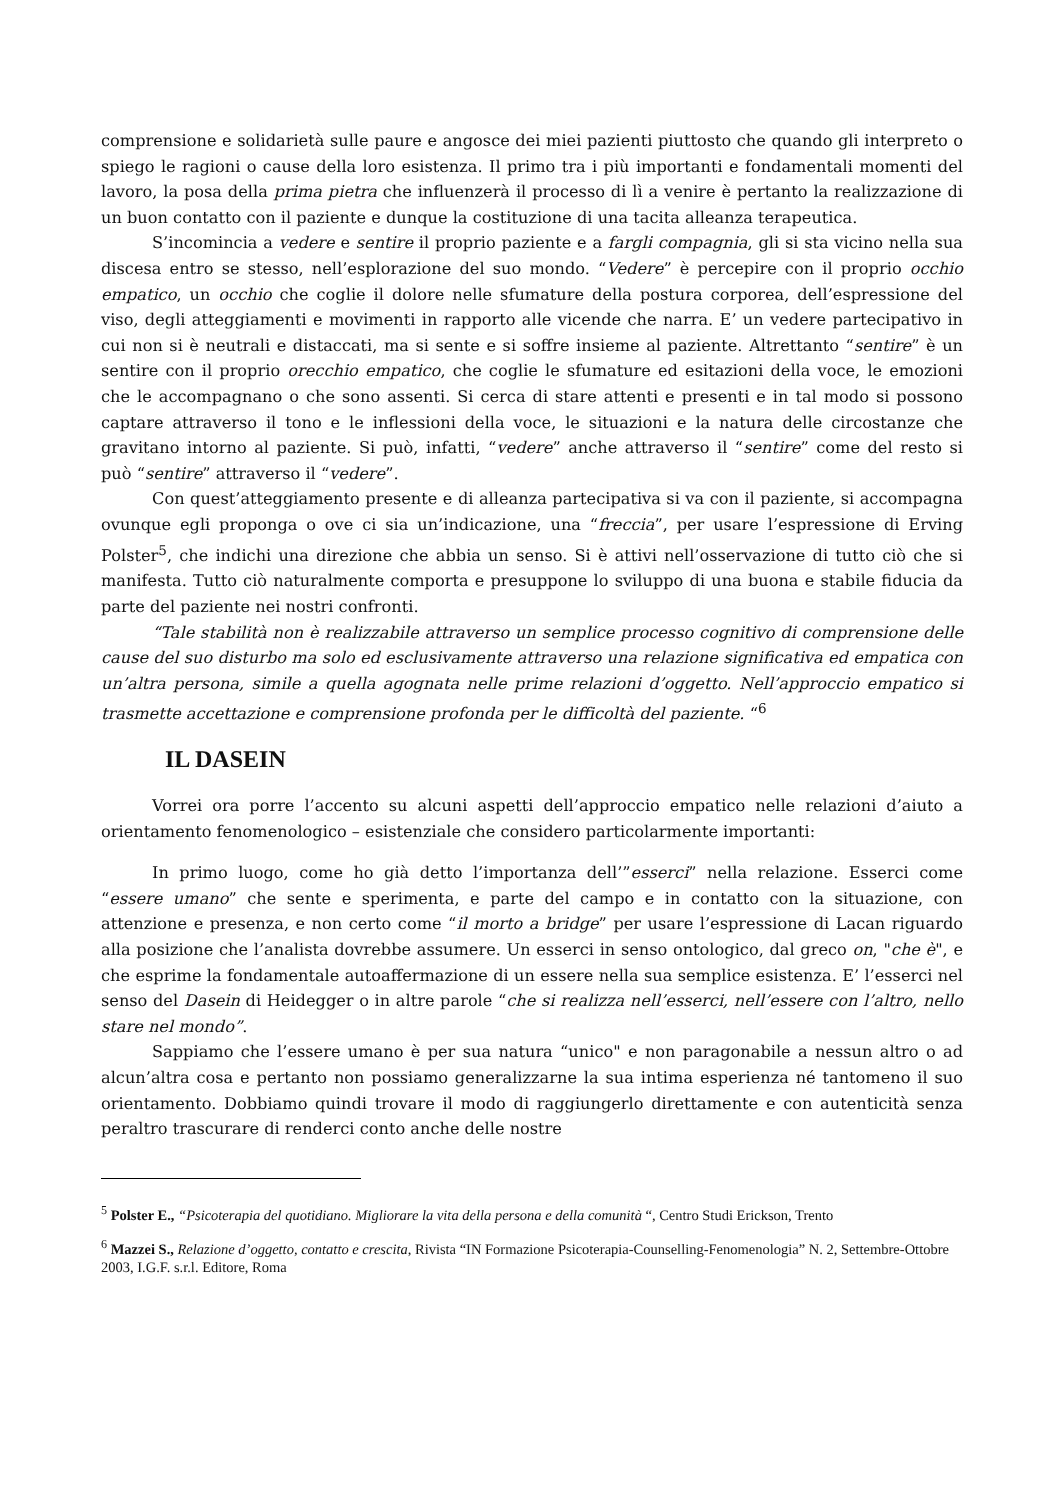comprensione e solidarietà sulle paure e angosce dei miei pazienti piuttosto che quando gli interpreto o spiego le ragioni o cause della loro esistenza. Il primo tra i più importanti e fondamentali momenti del lavoro, la posa della prima pietra che influenzerà il processo di lì a venire è pertanto la realizzazione di un buon contatto con il paziente e dunque la costituzione di una tacita alleanza terapeutica.
S’incomincia a vedere e sentire il proprio paziente e a fargli compagnia, gli si sta vicino nella sua discesa entro se stesso, nell’esplorazione del suo mondo. “Vedere” è percepire con il proprio occhio empatico, un occhio che coglie il dolore nelle sfumature della postura corporea, dell’espressione del viso, degli atteggiamenti e movimenti in rapporto alle vicende che narra. E’ un vedere partecipativo in cui non si è neutrali e distaccati, ma si sente e si soffre insieme al paziente. Altrettanto “sentire” è un sentire con il proprio orecchio empatico, che coglie le sfumature ed esitazioni della voce, le emozioni che le accompagnano o che sono assenti. Si cerca di stare attenti e presenti e in tal modo si possono captare attraverso il tono e le inflessioni della voce, le situazioni e la natura delle circostanze che gravitano intorno al paziente. Si può, infatti, “vedere” anche attraverso il “sentire” come del resto si può “sentire” attraverso il “vedere”.
Con quest’atteggiamento presente e di alleanza partecipativa si va con il paziente, si accompagna ovunque egli proponga o ove ci sia un’indicazione, una “freccia”, per usare l’espressione di Erving Polster<sup>5</sup>, che indichi una direzione che abbia un senso. Si è attivi nell’osservazione di tutto ciò che si manifesta. Tutto ciò naturalmente comporta e presuppone lo sviluppo di una buona e stabile fiducia da parte del paziente nei nostri confronti.
“Tale stabilità non è realizzabile attraverso un semplice processo cognitivo di comprensione delle cause del suo disturbo ma solo ed esclusivamente attraverso una relazione significativa ed empatica con un’altra persona, simile a quella agognata nelle prime relazioni d’oggetto. Nell’approccio empatico si trasmette accettazione e comprensione profonda per le difficoltà del paziente. “<sup>6</sup>
IL DASEIN
Vorrei ora porre l’accento su alcuni aspetti dell’approccio empatico nelle relazioni d’aiuto a orientamento fenomenologico – esistenziale che considero particolarmente importanti:
In primo luogo, come ho già detto l’importanza dell’”esserci” nella relazione. Esserci come “essere umano” che sente e sperimenta, e parte del campo e in contatto con la situazione, con attenzione e presenza, e non certo come “il morto a bridge” per usare l’espressione di Lacan riguardo alla posizione che l’analista dovrebbe assumere. Un esserci in senso ontologico, dal greco on, "che è", e che esprime la fondamentale autoaffermazione di un essere nella sua semplice esistenza. E’ l’esserci nel senso del Dasein di Heidegger o in altre parole “che si realizza nell’esserci, nell’essere con l’altro, nello stare nel mondo”.
Sappiamo che l’essere umano è per sua natura “unico" e non paragonabile a nessun altro o ad alcun’altra cosa e pertanto non possiamo generalizzarne la sua intima esperienza né tantomeno il suo orientamento. Dobbiamo quindi trovare il modo di raggiungerlo direttamente e con autenticità senza peraltro trascurare di renderci conto anche delle nostre
<sup>5</sup> Polster E., “Psicoterapia del quotidiano. Migliorare la vita della persona e della comunità “, Centro Studi Erickson, Trento
<sup>6</sup> Mazzei S., Relazione d’oggetto, contatto e crescita, Rivista “IN Formazione Psicoterapia-Counselling-Fenomenologia” N. 2, Settembre-Ottobre 2003, I.G.F. s.r.l. Editore, Roma